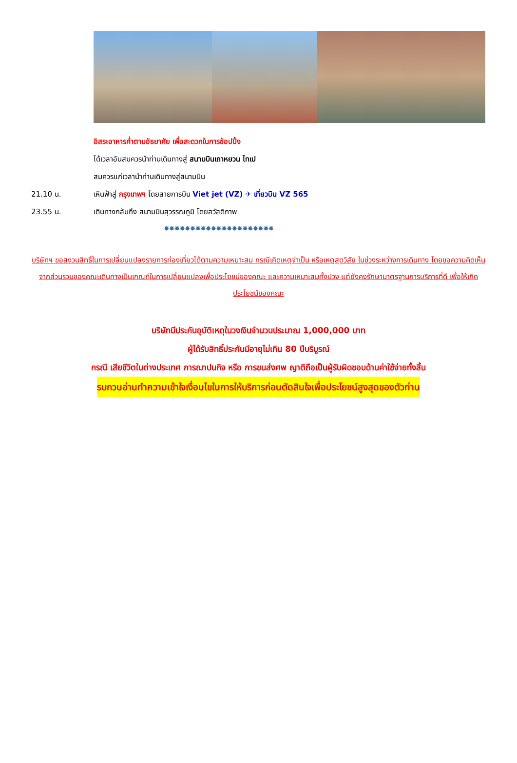อิสระอาหารค่ำตามอัธยาศัย เพื่อสะดวกในการช้อปปิ้ง
ได้เวลาอันสมควรนำท่านเดินทางสู่ สนามบินเถาหยวน ไทเป
สมควรแก่เวลานำท่านเดินทางสู่สนามบิน
21.10 น. เหินฟ้าสู่ กรุงเทพฯ โดยสายการบิน Viet jet (VZ) ✈ เที่ยวบิน VZ 565
23.55 น. เดินทางกลับถึง สนามบินสุวรรณภูมิ โดยสวัสดิภาพ
✸✸✸✸✸✸✸✸✸✸✸✸✸✸✸✸✸✸✸✸✸
บริษัทฯ ขอสงวนสิทธิ์ในการเปลี่ยนแปลงรายการท่องเที่ยวได้ตามความเหมาะสม กรณีเกิดเหตุจำเป็น หรือเหตุสุดวิสัย ในช่วงระหว่างการเดินทาง โดยขอความคิดเห็นจากส่วนรวมของคณะเดินทางเป็นเกณฑ์ในการเปลี่ยนแปลงเพื่อประโยชน์ของคณะ และความเหมาะสมทั้งปวง แต่ยังคงรักษามาตรฐานการบริการที่ดี เพื่อให้เกิดประโยชน์ของคณะ
บริษัทมีประกันอุบัติเหตุในวงเงินจำนวนประมาณ 1,000,000 บาท
ผู้ได้รับสิทธิ์ประกันมีอายุไม่เกิน 80 ปีบริบูรณ์
กรณี เสียชีวิตในต่างประเทศ การฌาปนกิจ หรือ การขนส่งศพ ญาติถือเป็นผู้รับผิดชอบด้านค่าใช้จ่ายทั้งสิ้น
รบกวนอ่านทำความเข้าใจเงื่อนไขในการให้บริการก่อนตัดสินใจเพื่อประโยชน์สูงสุดของตัวท่าน